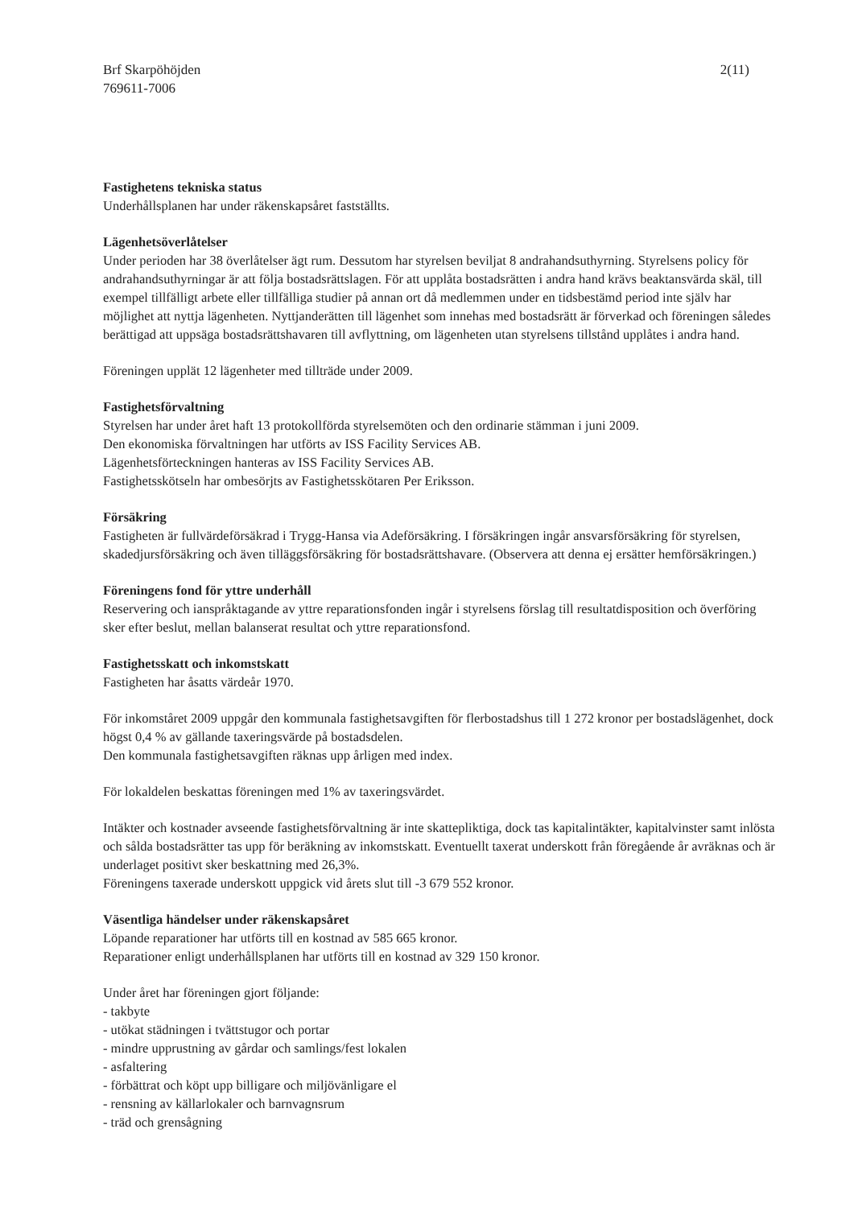Brf Skarpöhöjden
769611-7006
2(11)
Fastighetens tekniska status
Underhållsplanen har under räkenskapsåret fastställts.
Lägenhetsöverlåtelser
Under perioden har 38 överlåtelser ägt rum. Dessutom har styrelsen beviljat 8 andrahandsuthyrning. Styrelsens policy för andrahandsuthyrningar är att följa bostadsrättslagen. För att upplåta bostadsrätten i andra hand krävs beaktansvärda skäl, till exempel tillfälligt arbete eller tillfälliga studier på annan ort då medlemmen under en tidsbestämd period inte själv har möjlighet att nyttja lägenheten. Nyttjanderätten till lägenhet som innehas med bostadsrätt är förverkad och föreningen således berättigad att uppsäga bostadsrättshavaren till avflyttning, om lägenheten utan styrelsens tillstånd upplåtes i andra hand.
Föreningen upplät 12 lägenheter med tillträde under 2009.
Fastighetsförvaltning
Styrelsen har under året haft 13 protokollförda styrelsemöten och den ordinarie stämman i juni 2009.
Den ekonomiska förvaltningen har utförts av ISS Facility Services AB.
Lägenhetsförteckningen hanteras av ISS Facility Services AB.
Fastighetsskötseln har ombesörjts av Fastighetsskötaren Per Eriksson.
Försäkring
Fastigheten är fullvärdeförsäkrad i Trygg-Hansa via Adeförsäkring. I försäkringen ingår ansvarsförsäkring för styrelsen, skadedjursförsäkring och även tilläggsförsäkring för bostadsrättshavare. (Observera att denna ej ersätter hemförsäkringen.)
Föreningens fond för yttre underhåll
Reservering och ianspråktagande av yttre reparationsfonden ingår i styrelsens förslag till resultatdisposition och överföring sker efter beslut, mellan balanserat resultat och yttre reparationsfond.
Fastighetsskatt och inkomstskatt
Fastigheten har åsatts värdeår 1970.
För inkomståret 2009 uppgår den kommunala fastighetsavgiften för flerbostadshus till 1 272 kronor per bostadslägenhet, dock högst 0,4 % av gällande taxeringsvärde på bostadsdelen.
Den kommunala fastighetsavgiften räknas upp årligen med index.
För lokaldelen beskattas föreningen med 1% av taxeringsvärdet.
Intäkter och kostnader avseende fastighetsförvaltning är inte skattepliktiga, dock tas kapitalintäkter, kapitalvinster samt inlösta och sålda bostadsrätter tas upp för beräkning av inkomstskatt. Eventuellt taxerat underskott från föregående år avräknas och är underlaget positivt sker beskattning med 26,3%.
Föreningens taxerade underskott uppgick vid årets slut till -3 679 552 kronor.
Väsentliga händelser under räkenskapsåret
Löpande reparationer har utförts till en kostnad av 585 665 kronor.
Reparationer enligt underhållsplanen har utförts till en kostnad av 329 150 kronor.
Under året har föreningen gjort följande:
- takbyte
- utökat städningen i tvättstugor och portar
- mindre upprustning av gårdar och samlings/fest lokalen
- asfaltering
- förbättrat och köpt upp billigare och miljövänligare el
- rensning av källarlokaler och barnvagnsrum
- träd och grensågning